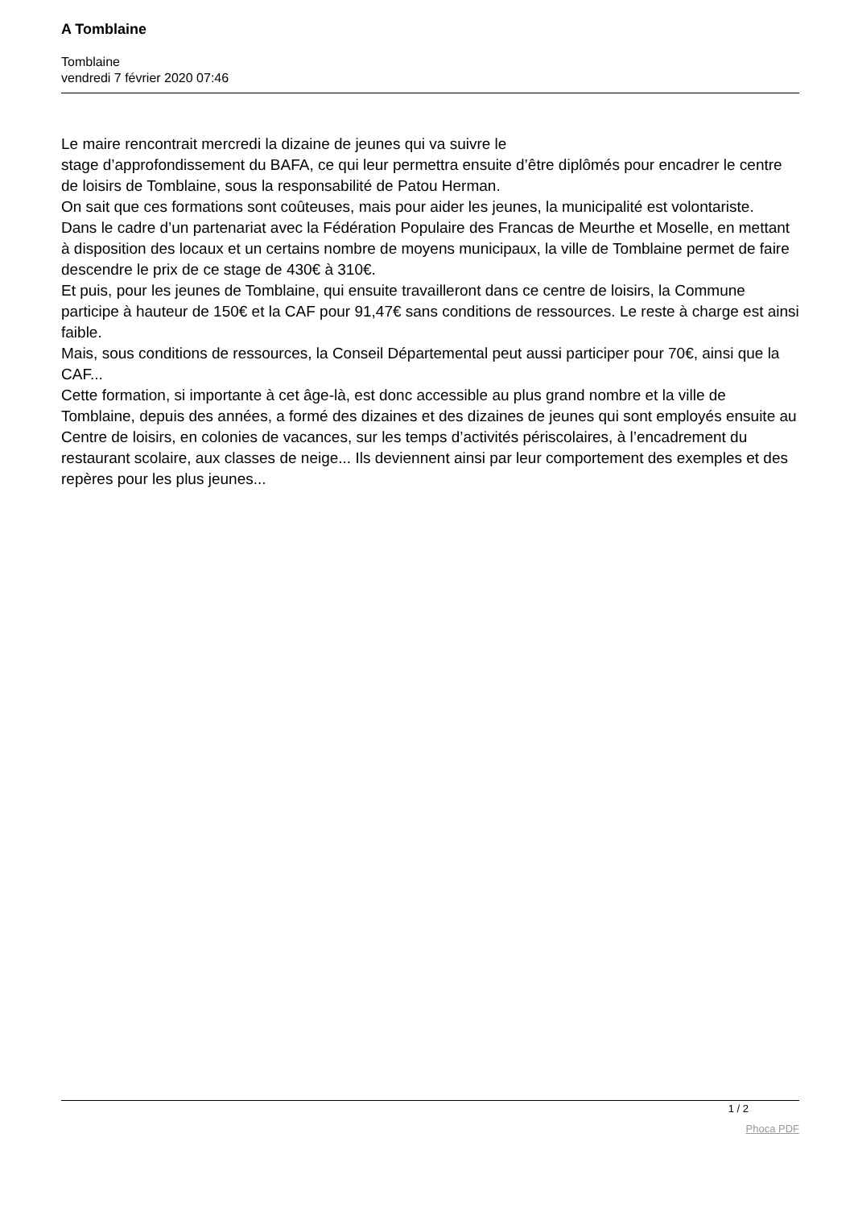A Tomblaine
Tomblaine
vendredi 7 février 2020 07:46
Le maire rencontrait mercredi la dizaine de jeunes qui va suivre le
stage d’approfondissement du BAFA, ce qui leur permettra ensuite d’être diplômés pour encadrer le centre de loisirs de Tomblaine, sous la responsabilité de Patou Herman.
On sait que ces formations sont coûteuses, mais pour aider les jeunes, la municipalité est volontariste.
Dans le cadre d’un partenariat avec la Fédération Populaire des Francas de Meurthe et Moselle, en mettant à disposition des locaux et un certains nombre de moyens municipaux, la ville de Tomblaine permet de faire descendre le prix de ce stage de 430€ à 310€.
Et puis, pour les jeunes de Tomblaine, qui ensuite travailleront dans ce centre de loisirs, la Commune participe à hauteur de 150€ et la CAF pour 91,47€ sans conditions de ressources. Le reste à charge est ainsi faible.
Mais, sous conditions de ressources, la Conseil Départemental peut aussi participer pour 70€, ainsi que la CAF...
Cette formation, si importante à cet âge-là, est donc accessible au plus grand nombre et la ville de Tomblaine, depuis des années, a formé des dizaines et des dizaines de jeunes qui sont employés ensuite au Centre de loisirs, en colonies de vacances, sur les temps d’activités périscolaires, à l’encadrement du restaurant scolaire, aux classes de neige... Ils deviennent ainsi par leur comportement des exemples et des repères pour les plus jeunes...
1 / 2
Phoca PDF